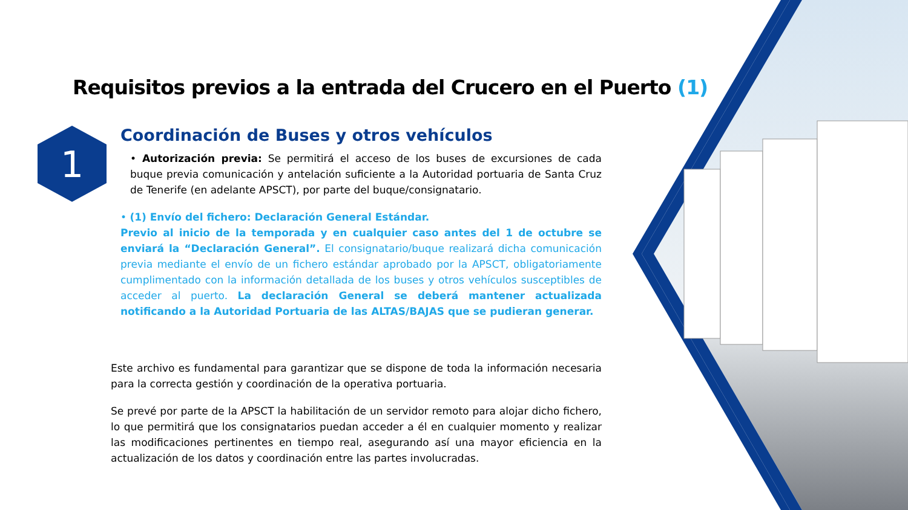Requisitos previos a la entrada del Crucero en el Puerto (1)
1
Coordinación de Buses y otros vehículos
• Autorización previa: Se permitirá el acceso de los buses de excursiones de cada buque previa comunicación y antelación suficiente a la Autoridad portuaria de Santa Cruz de Tenerife (en adelante APSCT), por parte del buque/consignatario.
• (1) Envío del fichero: Declaración General Estándar.
Previo al inicio de la temporada y en cualquier caso antes del 1 de octubre se enviará la “Declaración General”. El consignatario/buque realizará dicha comunicación previa mediante el envío de un fichero estándar aprobado por la APSCT, obligatoriamente cumplimentado con la información detallada de los buses y otros vehículos susceptibles de acceder al puerto. La declaración General se deberá mantener actualizada notificando a la Autoridad Portuaria de las ALTAS/BAJAS que se pudieran generar.
Este archivo es fundamental para garantizar que se dispone de toda la información necesaria para la correcta gestión y coordinación de la operativa portuaria.
Se prevé por parte de la APSCT la habilitación de un servidor remoto para alojar dicho fichero, lo que permitirá que los consignatarios puedan acceder a él en cualquier momento y realizar las modificaciones pertinentes en tiempo real, asegurando así una mayor eficiencia en la actualización de los datos y coordinación entre las partes involucradas.